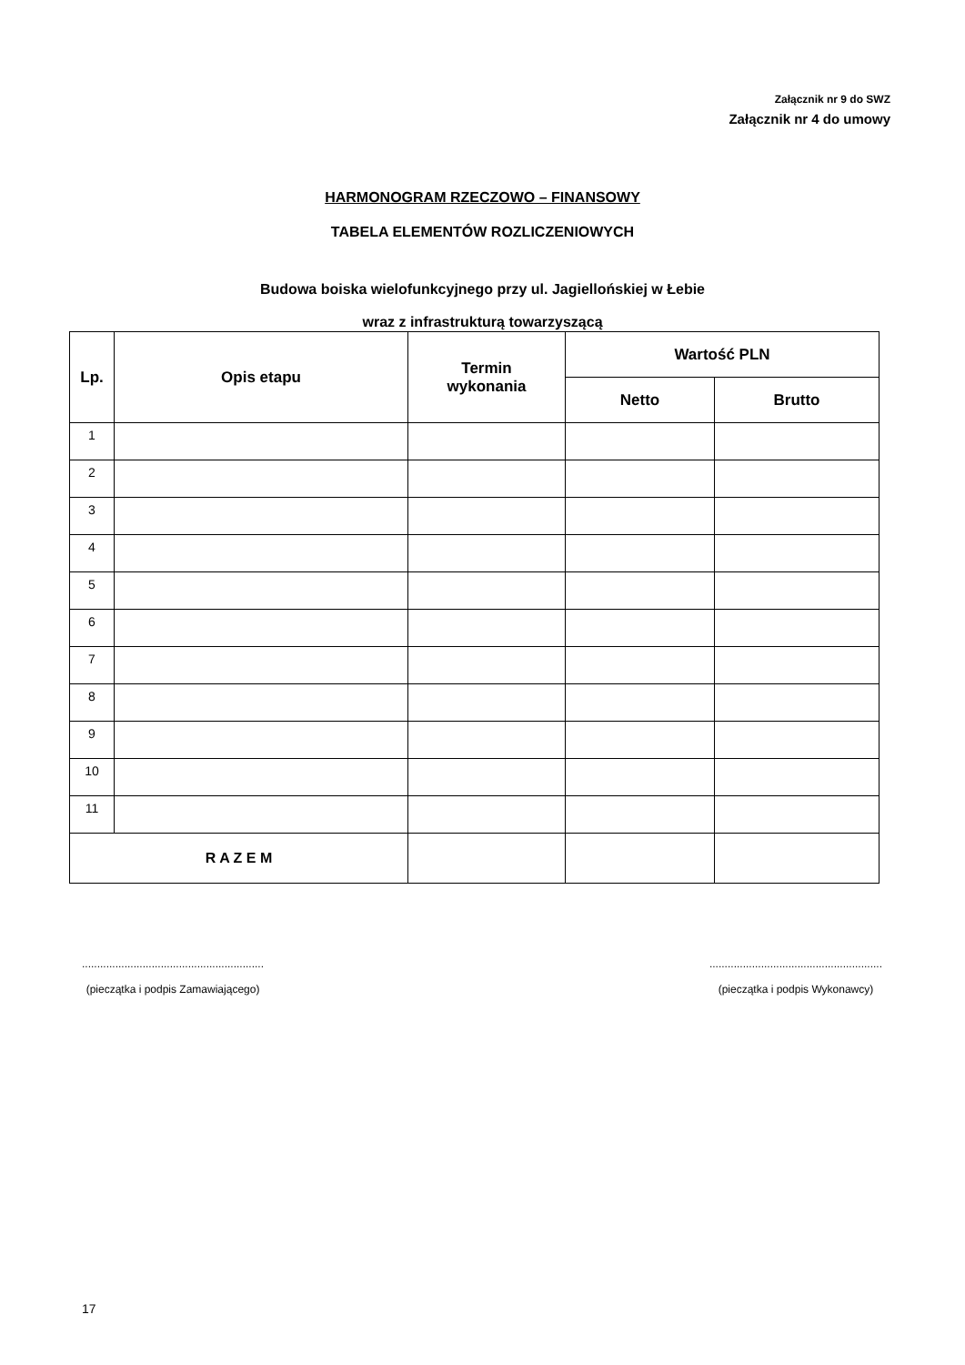Załącznik nr 9 do SWZ
Załącznik nr 4 do umowy
HARMONOGRAM RZECZOWO – FINANSOWY
TABELA ELEMENTÓW ROZLICZENIOWYCH
Budowa boiska wielofunkcyjnego przy ul. Jagiellońskiej w Łebie
wraz z infrastrukturą towarzyszącą
| Lp. | Opis etapu | Termin wykonania | Wartość PLN | |
| --- | --- | --- | --- | --- |
| | | | Netto | Brutto |
| 1 | | | | |
| 2 | | | | |
| 3 | | | | |
| 4 | | | | |
| 5 | | | | |
| 6 | | | | |
| 7 | | | | |
| 8 | | | | |
| 9 | | | | |
| 10 | | | | |
| 11 | | | | |
| R A Z E M | | | | |
............................................................
(pieczątka i podpis Zamawiającego)
.........................................................
(pieczątka i podpis Wykonawcy)
17